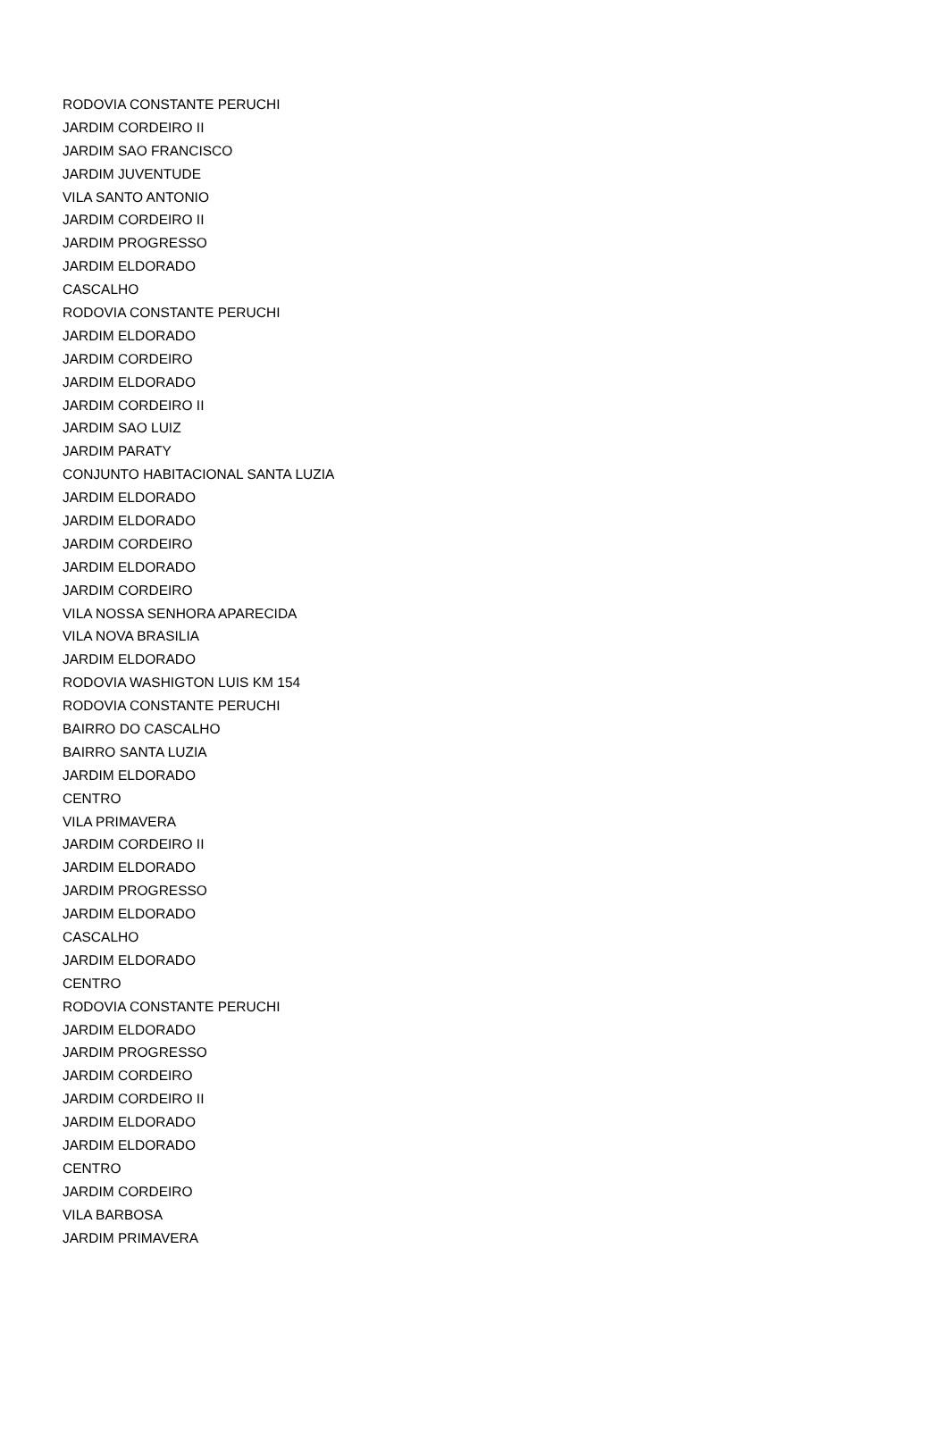| RODOVIA CONSTANTE PERUCHI |
| JARDIM CORDEIRO II |
| JARDIM SAO FRANCISCO |
| JARDIM JUVENTUDE |
| VILA SANTO ANTONIO |
| JARDIM CORDEIRO II |
| JARDIM PROGRESSO |
| JARDIM ELDORADO |
| CASCALHO |
| RODOVIA CONSTANTE PERUCHI |
| JARDIM ELDORADO |
| JARDIM CORDEIRO |
| JARDIM ELDORADO |
| JARDIM CORDEIRO II |
| JARDIM SAO LUIZ |
| JARDIM PARATY |
| CONJUNTO HABITACIONAL SANTA LUZIA |
| JARDIM ELDORADO |
| JARDIM ELDORADO |
| JARDIM CORDEIRO |
| JARDIM ELDORADO |
| JARDIM CORDEIRO |
| VILA NOSSA SENHORA APARECIDA |
| VILA NOVA BRASILIA |
| JARDIM ELDORADO |
| RODOVIA WASHIGTON LUIS KM 154 |
| RODOVIA CONSTANTE PERUCHI |
| BAIRRO DO CASCALHO |
| BAIRRO SANTA LUZIA |
| JARDIM ELDORADO |
| CENTRO |
| VILA PRIMAVERA |
| JARDIM CORDEIRO II |
| JARDIM ELDORADO |
| JARDIM PROGRESSO |
| JARDIM ELDORADO |
| CASCALHO |
| JARDIM ELDORADO |
| CENTRO |
| RODOVIA CONSTANTE PERUCHI |
| JARDIM ELDORADO |
| JARDIM PROGRESSO |
| JARDIM CORDEIRO |
| JARDIM CORDEIRO II |
| JARDIM ELDORADO |
| JARDIM ELDORADO |
| CENTRO |
| JARDIM CORDEIRO |
| VILA BARBOSA |
| JARDIM PRIMAVERA |